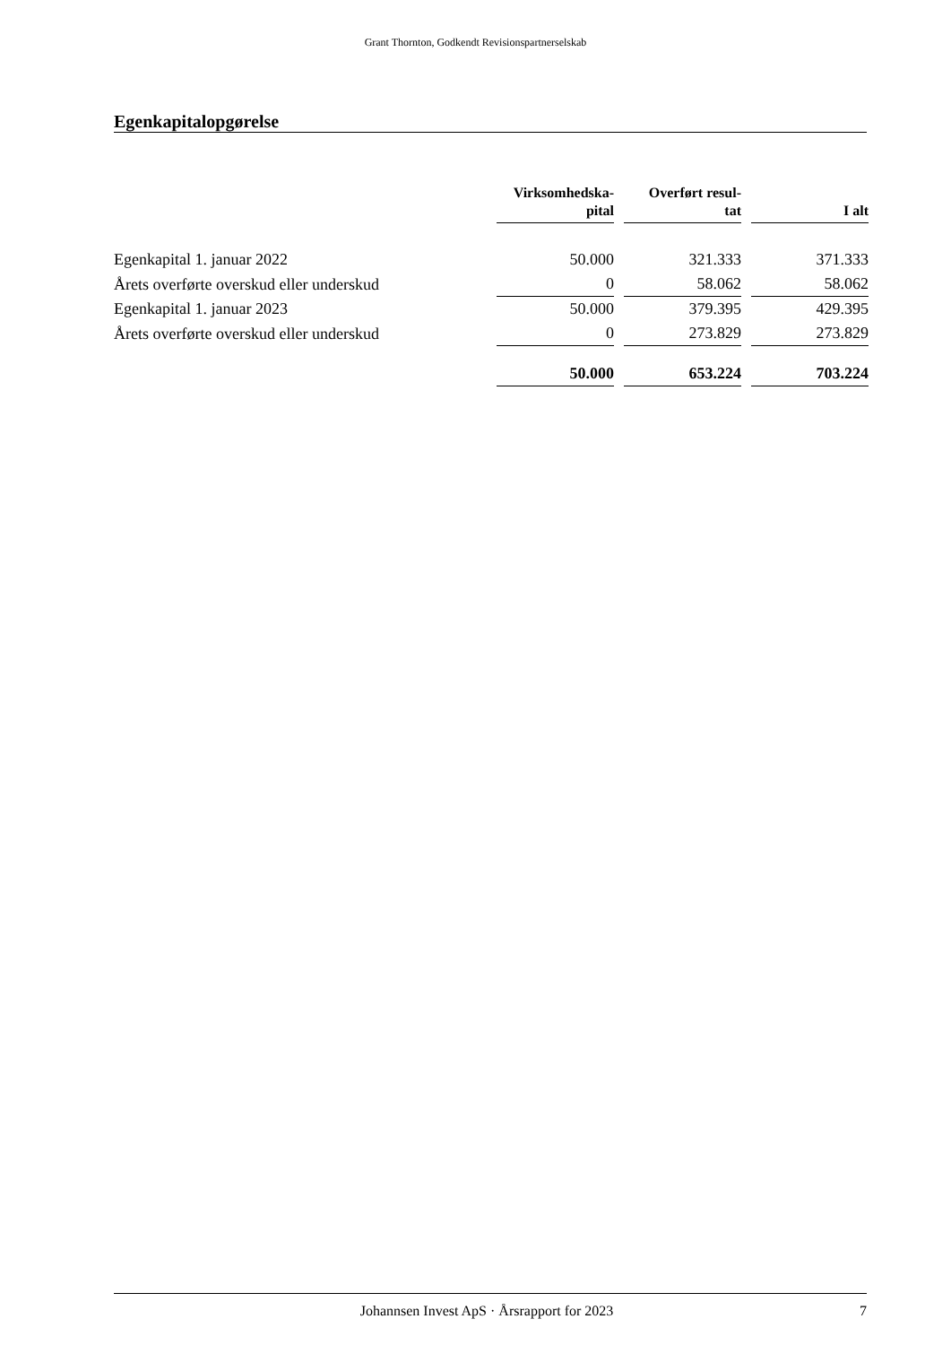Grant Thornton, Godkendt Revisionspartnerselskab
Egenkapitalopgørelse
| | Virksomhedska- pital | | Overført resul- tat | | I alt |
| Egenkapital 1. januar 2022 | 50.000 | | 321.333 | | 371.333 |
| Årets overførte overskud eller underskud | 0 | | 58.062 | | 58.062 |
| Egenkapital 1. januar 2023 | 50.000 | | 379.395 | | 429.395 |
| Årets overførte overskud eller underskud | 0 | | 273.829 | | 273.829 |
| | 50.000 | | 653.224 | | 703.224 |
Johannsen Invest ApS · Årsrapport for 2023 7